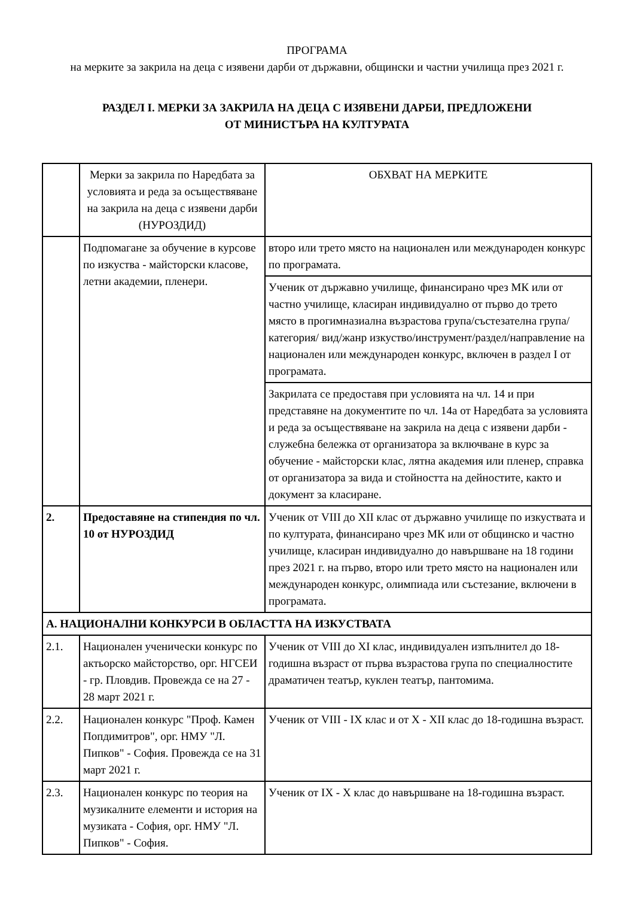ПРОГРАМА
на мерките за закрила на деца с изявени дарби от държавни, общински и частни училища през 2021 г.
РАЗДЕЛ I. МЕРКИ ЗА ЗАКРИЛА НА ДЕЦА С ИЗЯВЕНИ ДАРБИ, ПРЕДЛОЖЕНИ
ОТ МИНИСТЪРА НА КУЛТУРАТА
| | Мерки за закрила по Наредбата за условията и реда за осъществяване на закрила на деца с изявени дарби (НУРОЗДИД) | ОБХВАТ НА МЕРКИТЕ |
| | Подпомагане за обучение в курсове по изкуства - майсторски класове, летни академии, пленери. | второ или трето място на национален или международен конкурс по програмата. |
| | | Ученик от държавно училище, финансирано чрез МК или от частно училище, класиран индивидуално от първо до трето място в прогимназиална възрастова група/състезателна група/категория/ вид/жанр изкуство/инструмент/раздел/направление на национален или международен конкурс, включен в раздел I от програмата. |
| | | Закрилата се предоставя при условията на чл. 14 и при представяне на документите по чл. 14а от Наредбата за условията и реда за осъществяване на закрила на деца с изявени дарби - служебна бележка от организатора за включване в курс за обучение - майсторски клас, лятна академия или пленер, справка от организатора за вида и стойността на дейностите, както и документ за класиране. |
| 2. | Предоставяне на стипендия по чл. 10 от НУРОЗДИД | Ученик от VIII до XII клас от държавно училище по изкуствата и по културата, финансирано чрез МК или от общинско и частно училище, класиран индивидуално до навършване на 18 години през 2021 г. на първо, второ или трето място на национален или международен конкурс, олимпиада или състезание, включени в програмата. |
| А. НАЦИОНАЛНИ КОНКУРСИ В ОБЛАСТТА НА ИЗКУСТВАТА | | |
| 2.1. | Национален ученически конкурс по актьорско майсторство, орг. НГСЕИ - гр. Пловдив. Провежда се на 27 - 28 март 2021 г. | Ученик от VIII до XI клас, индивидуален изпълнител до 18-годишна възраст от първа възрастова група по специалностите драматичен театър, куклен театър, пантомима. |
| 2.2. | Национален конкурс "Проф. Камен Попдимитров", орг. НМУ "Л. Пипков" - София. Провежда се на 31 март 2021 г. | Ученик от VIII - IX клас и от X - XII клас до 18-годишна възраст. |
| 2.3. | Национален конкурс по теория на музикалните елементи и история на музиката - София, орг. НМУ "Л. Пипков" - София. | Ученик от IX - X клас до навършване на 18-годишна възраст. |